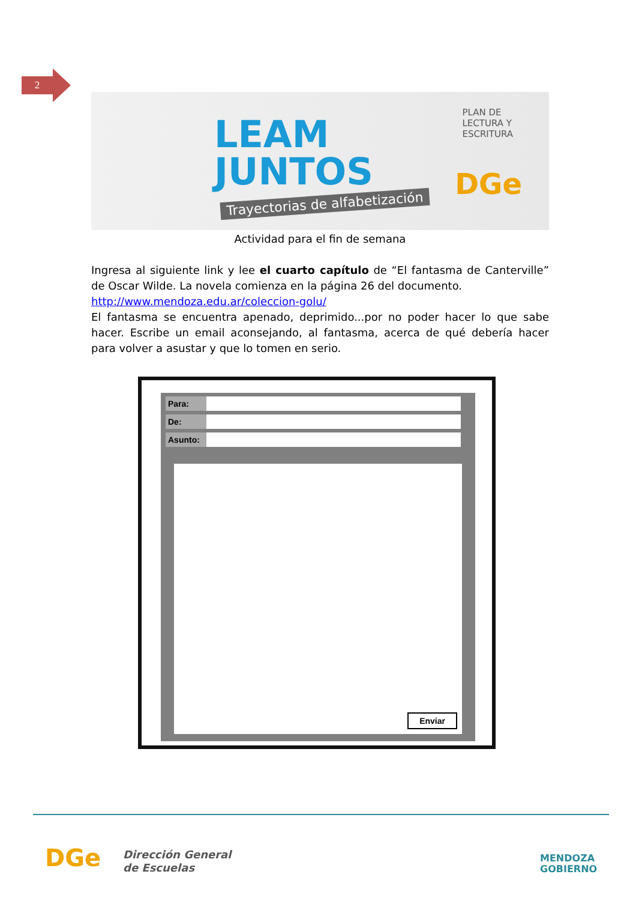2
LEAM
JUNTOS
Trayectorias de alfabetización
PLAN DE
LECTURA Y
ESCRITURA
DGe
Actividad para el fin de semana
Ingresa al siguiente link y lee el cuarto capítulo de “El fantasma de Canterville” de Oscar Wilde. La novela comienza en la página 26 del documento.
http://www.mendoza.edu.ar/coleccion-golu/
El fantasma se encuentra apenado, deprimido...por no poder hacer lo que sabe hacer. Escribe un email aconsejando, al fantasma, acerca de qué debería hacer para volver a asustar y que lo tomen en serio.
Para:
De:
Asunto:
Enviar
DGe
Dirección General
de Escuelas
MENDOZA
GOBIERNO